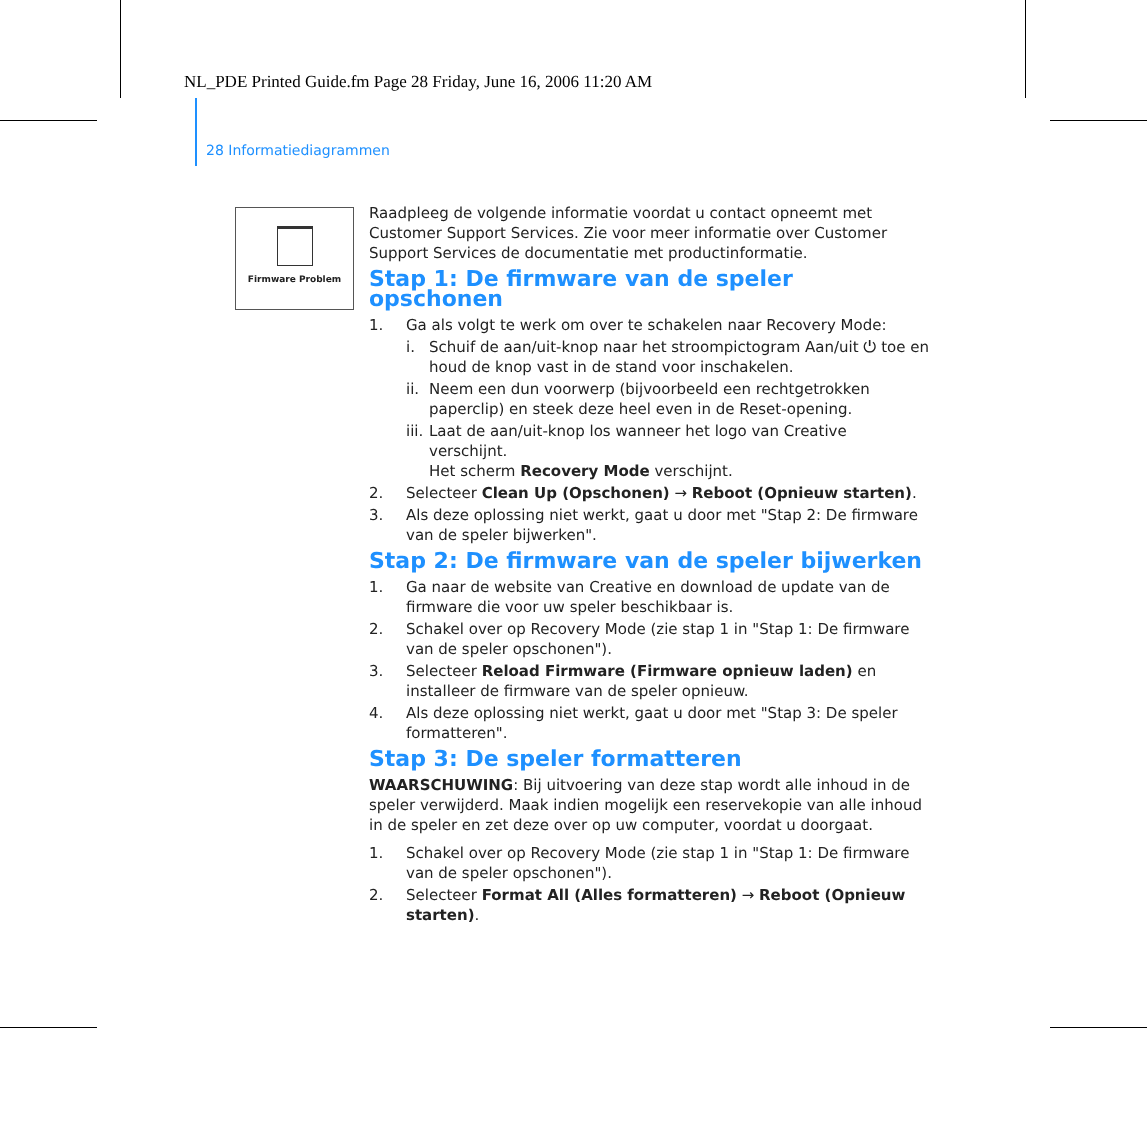NL_PDE Printed Guide.fm Page 28 Friday, June 16, 2006 11:20 AM
28 Informatiediagrammen
Firmware Problem
Raadpleeg de volgende informatie voordat u contact opneemt met Customer Support Services. Zie voor meer informatie over Customer Support Services de documentatie met productinformatie.
Stap 1: De firmware van de speler opschonen
1. Ga als volgt te werk om over te schakelen naar Recovery Mode:
i. Schuif de aan/uit-knop naar het stroompictogram Aan/uit ⏻ toe en houd de knop vast in de stand voor inschakelen.
ii. Neem een dun voorwerp (bijvoorbeeld een rechtgetrokken paperclip) en steek deze heel even in de Reset-opening.
iii. Laat de aan/uit-knop los wanneer het logo van Creative verschijnt.
Het scherm Recovery Mode verschijnt.
2. Selecteer Clean Up (Opschonen) → Reboot (Opnieuw starten).
3. Als deze oplossing niet werkt, gaat u door met "Stap 2: De firmware van de speler bijwerken".
Stap 2: De firmware van de speler bijwerken
1. Ga naar de website van Creative en download de update van de firmware die voor uw speler beschikbaar is.
2. Schakel over op Recovery Mode (zie stap 1 in "Stap 1: De firmware van de speler opschonen").
3. Selecteer Reload Firmware (Firmware opnieuw laden) en installeer de firmware van de speler opnieuw.
4. Als deze oplossing niet werkt, gaat u door met "Stap 3: De speler formatteren".
Stap 3: De speler formatteren
WAARSCHUWING: Bij uitvoering van deze stap wordt alle inhoud in de speler verwijderd. Maak indien mogelijk een reservekopie van alle inhoud in de speler en zet deze over op uw computer, voordat u doorgaat.
1. Schakel over op Recovery Mode (zie stap 1 in "Stap 1: De firmware van de speler opschonen").
2. Selecteer Format All (Alles formatteren) → Reboot (Opnieuw starten).